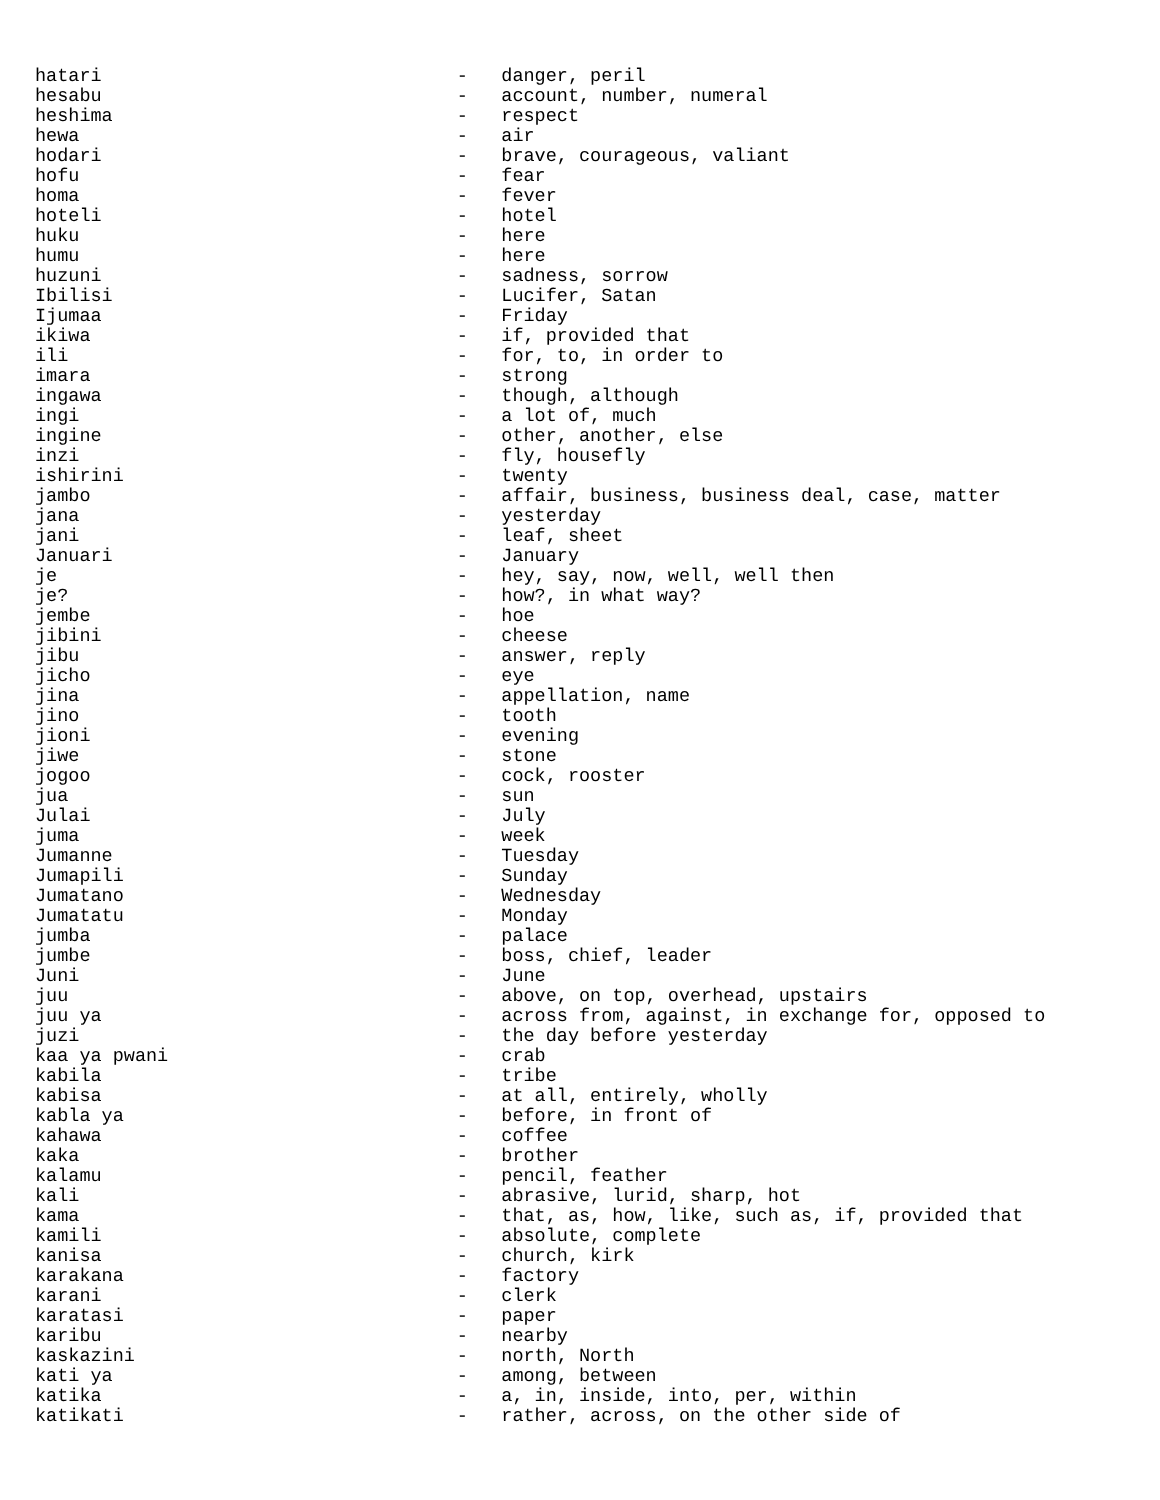hatari                                -   danger, peril
hesabu                                -   account, number, numeral
heshima                               -   respect
hewa                                  -   air
hodari                                -   brave, courageous, valiant
hofu                                  -   fear
homa                                  -   fever
hoteli                                -   hotel
huku                                  -   here
humu                                  -   here
huzuni                                -   sadness, sorrow
Ibilisi                               -   Lucifer, Satan
Ijumaa                                -   Friday
ikiwa                                 -   if, provided that
ili                                   -   for, to, in order to
imara                                 -   strong
ingawa                                -   though, although
ingi                                  -   a lot of, much
ingine                                -   other, another, else
inzi                                  -   fly, housefly
ishirini                              -   twenty
jambo                                 -   affair, business, business deal, case, matter
jana                                  -   yesterday
jani                                  -   leaf, sheet
Januari                               -   January
je                                    -   hey, say, now, well, well then
je?                                   -   how?, in what way?
jembe                                 -   hoe
jibini                                -   cheese
jibu                                  -   answer, reply
jicho                                 -   eye
jina                                  -   appellation, name
jino                                  -   tooth
jioni                                 -   evening
jiwe                                  -   stone
jogoo                                 -   cock, rooster
jua                                   -   sun
Julai                                 -   July
juma                                  -   week
Jumanne                               -   Tuesday
Jumapili                              -   Sunday
Jumatano                              -   Wednesday
Jumatatu                              -   Monday
jumba                                 -   palace
jumbe                                 -   boss, chief, leader
Juni                                  -   June
juu                                   -   above, on top, overhead, upstairs
juu ya                                -   across from, against, in exchange for, opposed to
juzi                                  -   the day before yesterday
kaa ya pwani                          -   crab
kabila                                -   tribe
kabisa                                -   at all, entirely, wholly
kabla ya                              -   before, in front of
kahawa                                -   coffee
kaka                                  -   brother
kalamu                                -   pencil, feather
kali                                  -   abrasive, lurid, sharp, hot
kama                                  -   that, as, how, like, such as, if, provided that
kamili                                -   absolute, complete
kanisa                                -   church, kirk
karakana                              -   factory
karani                                -   clerk
karatasi                              -   paper
karibu                                -   nearby
kaskazini                             -   north, North
kati ya                               -   among, between
katika                                -   a, in, inside, into, per, within
katikati                              -   rather, across, on the other side of